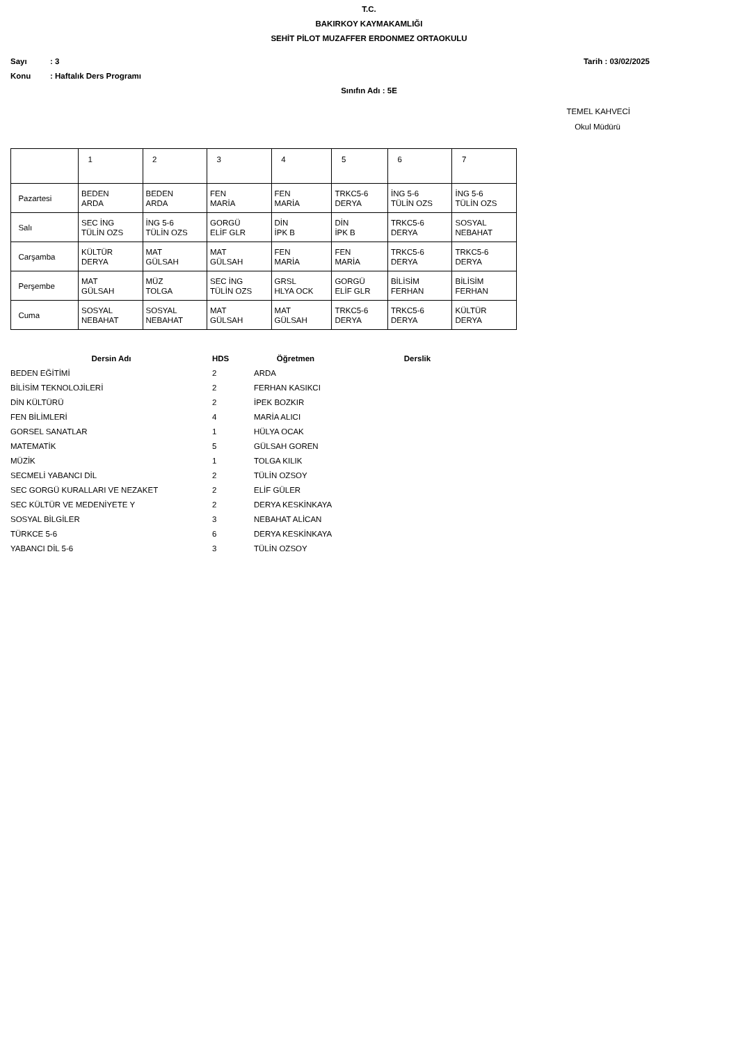T.C.
BAKIRKOY KAYMAKAMLIĞI
SEHİT PİLOT MUZAFFER ERDONMEZ ORTAOKULU
Sayı: 3 Tarih : 03/02/2025
Konu: Haftalık Ders Programı
Sınıfın Adı : 5E
TEMEL KAHVECİ
Okul Müdürü
| | 1 | 2 | 3 | 4 | 5 | 6 | 7 |
| Pazartesi | BEDEN ARDA | BEDEN ARDA | FEN MARİA | FEN MARİA | TRKC5-6 DERYA | İNG 5-6 TÜLİN OZS | İNG 5-6 TÜLİN OZS |
| Salı | SEC İNG TÜLİN OZS | İNG 5-6 TÜLİN OZS | GORGÜ ELİF GLR | DİN İPK B | DİN İPK B | TRKC5-6 DERYA | SOSYAL NEBAHAT |
| Carşamba | KÜLTÜR DERYA | MAT GÜLSAH | MAT GÜLSAH | FEN MARİA | FEN MARİA | TRKC5-6 DERYA | TRKC5-6 DERYA |
| Perşembe | MAT GÜLSAH | MÜZ TOLGA | SEC İNG TÜLİN OZS | GRSL HLYA OCK | GORGÜ ELİF GLR | BİLİSİM FERHAN | BİLİSİM FERHAN |
| Cuma | SOSYAL NEBAHAT | SOSYAL NEBAHAT | MAT GÜLSAH | MAT GÜLSAH | TRKC5-6 DERYA | TRKC5-6 DERYA | KÜLTÜR DERYA |
| Dersin Adı | HDS | Öğretmen | Derslik |
| --- | --- | --- | --- |
| BEDEN EĞİTİMİ | 2 | ARDA | |
| BİLİSİM TEKNOLOJİLERİ | 2 | FERHAN KASIKCI | |
| DİN KÜLTÜRÜ | 2 | İPEK BOZKIR | |
| FEN BİLİMLERİ | 4 | MARİA ALICI | |
| GORSEL SANATLAR | 1 | HÜLYA OCAK | |
| MATEMATİK | 5 | GÜLSAH GOREN | |
| MÜZİK | 1 | TOLGA KILIK | |
| SECMELİ YABANCI DİL | 2 | TÜLİN OZSOY | |
| SEC GORGÜ KURALLARI VE NEZAKET | 2 | ELİF GÜLER | |
| SEC KÜLTÜR VE MEDENİYETE Y | 2 | DERYA KESKİNKAYA | |
| SOSYAL BİLGİLER | 3 | NEBAHAT ALİCAN | |
| TÜRKCE 5-6 | 6 | DERYA KESKİNKAYA | |
| YABANCI DİL 5-6 | 3 | TÜLİN OZSOY | |